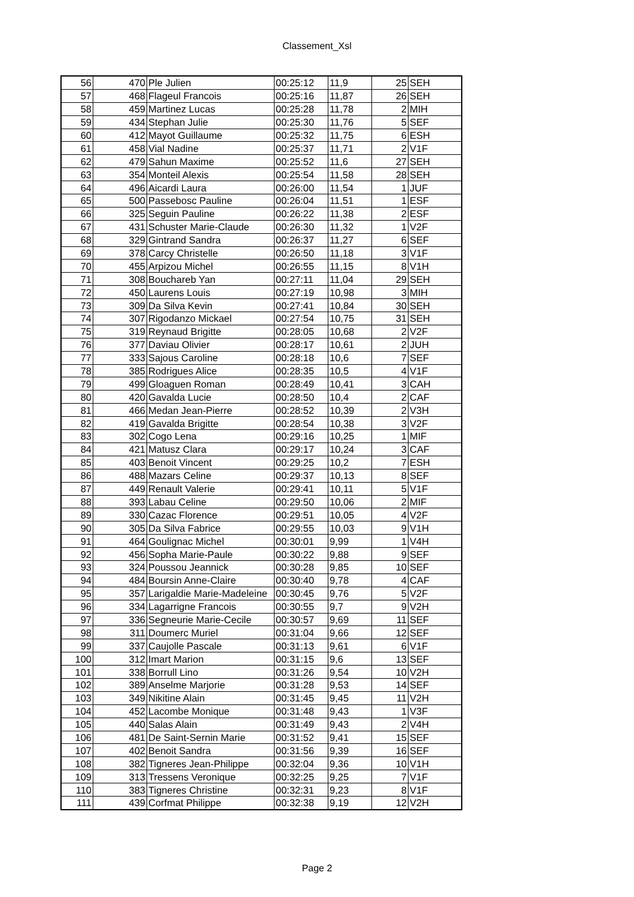Classement_Xsl
| 56 | 470 | Ple Julien | 00:25:12 | 11,9 | 25 | SEH |
| 57 | 468 | Flageul Francois | 00:25:16 | 11,87 | 26 | SEH |
| 58 | 459 | Martinez Lucas | 00:25:28 | 11,78 | 2 | MIH |
| 59 | 434 | Stephan Julie | 00:25:30 | 11,76 | 5 | SEF |
| 60 | 412 | Mayot Guillaume | 00:25:32 | 11,75 | 6 | ESH |
| 61 | 458 | Vial Nadine | 00:25:37 | 11,71 | 2 | V1F |
| 62 | 479 | Sahun Maxime | 00:25:52 | 11,6 | 27 | SEH |
| 63 | 354 | Monteil Alexis | 00:25:54 | 11,58 | 28 | SEH |
| 64 | 496 | Aicardi Laura | 00:26:00 | 11,54 | 1 | JUF |
| 65 | 500 | Passebosc Pauline | 00:26:04 | 11,51 | 1 | ESF |
| 66 | 325 | Seguin Pauline | 00:26:22 | 11,38 | 2 | ESF |
| 67 | 431 | Schuster Marie-Claude | 00:26:30 | 11,32 | 1 | V2F |
| 68 | 329 | Gintrand Sandra | 00:26:37 | 11,27 | 6 | SEF |
| 69 | 378 | Carcy Christelle | 00:26:50 | 11,18 | 3 | V1F |
| 70 | 455 | Arpizou Michel | 00:26:55 | 11,15 | 8 | V1H |
| 71 | 308 | Bouchareb Yan | 00:27:11 | 11,04 | 29 | SEH |
| 72 | 450 | Laurens Louis | 00:27:19 | 10,98 | 3 | MIH |
| 73 | 309 | Da Silva Kevin | 00:27:41 | 10,84 | 30 | SEH |
| 74 | 307 | Rigodanzo Mickael | 00:27:54 | 10,75 | 31 | SEH |
| 75 | 319 | Reynaud Brigitte | 00:28:05 | 10,68 | 2 | V2F |
| 76 | 377 | Daviau Olivier | 00:28:17 | 10,61 | 2 | JUH |
| 77 | 333 | Sajous Caroline | 00:28:18 | 10,6 | 7 | SEF |
| 78 | 385 | Rodrigues Alice | 00:28:35 | 10,5 | 4 | V1F |
| 79 | 499 | Gloaguen Roman | 00:28:49 | 10,41 | 3 | CAH |
| 80 | 420 | Gavalda Lucie | 00:28:50 | 10,4 | 2 | CAF |
| 81 | 466 | Medan Jean-Pierre | 00:28:52 | 10,39 | 2 | V3H |
| 82 | 419 | Gavalda Brigitte | 00:28:54 | 10,38 | 3 | V2F |
| 83 | 302 | Cogo Lena | 00:29:16 | 10,25 | 1 | MIF |
| 84 | 421 | Matusz Clara | 00:29:17 | 10,24 | 3 | CAF |
| 85 | 403 | Benoit Vincent | 00:29:25 | 10,2 | 7 | ESH |
| 86 | 488 | Mazars Celine | 00:29:37 | 10,13 | 8 | SEF |
| 87 | 449 | Renault Valerie | 00:29:41 | 10,11 | 5 | V1F |
| 88 | 393 | Labau Celine | 00:29:50 | 10,06 | 2 | MIF |
| 89 | 330 | Cazac Florence | 00:29:51 | 10,05 | 4 | V2F |
| 90 | 305 | Da Silva Fabrice | 00:29:55 | 10,03 | 9 | V1H |
| 91 | 464 | Goulignac Michel | 00:30:01 | 9,99 | 1 | V4H |
| 92 | 456 | Sopha Marie-Paule | 00:30:22 | 9,88 | 9 | SEF |
| 93 | 324 | Poussou Jeannick | 00:30:28 | 9,85 | 10 | SEF |
| 94 | 484 | Boursin Anne-Claire | 00:30:40 | 9,78 | 4 | CAF |
| 95 | 357 | Larigaldie Marie-Madeleine | 00:30:45 | 9,76 | 5 | V2F |
| 96 | 334 | Lagarrigne Francois | 00:30:55 | 9,7 | 9 | V2H |
| 97 | 336 | Segneurie Marie-Cecile | 00:30:57 | 9,69 | 11 | SEF |
| 98 | 311 | Doumerc Muriel | 00:31:04 | 9,66 | 12 | SEF |
| 99 | 337 | Caujolle Pascale | 00:31:13 | 9,61 | 6 | V1F |
| 100 | 312 | Imart Marion | 00:31:15 | 9,6 | 13 | SEF |
| 101 | 338 | Borrull Lino | 00:31:26 | 9,54 | 10 | V2H |
| 102 | 389 | Anselme Marjorie | 00:31:28 | 9,53 | 14 | SEF |
| 103 | 349 | Nikitine Alain | 00:31:45 | 9,45 | 11 | V2H |
| 104 | 452 | Lacombe Monique | 00:31:48 | 9,43 | 1 | V3F |
| 105 | 440 | Salas Alain | 00:31:49 | 9,43 | 2 | V4H |
| 106 | 481 | De Saint-Sernin Marie | 00:31:52 | 9,41 | 15 | SEF |
| 107 | 402 | Benoit Sandra | 00:31:56 | 9,39 | 16 | SEF |
| 108 | 382 | Tigneres Jean-Philippe | 00:32:04 | 9,36 | 10 | V1H |
| 109 | 313 | Tressens Veronique | 00:32:25 | 9,25 | 7 | V1F |
| 110 | 383 | Tigneres Christine | 00:32:31 | 9,23 | 8 | V1F |
| 111 | 439 | Corfmat Philippe | 00:32:38 | 9,19 | 12 | V2H |
Page 2